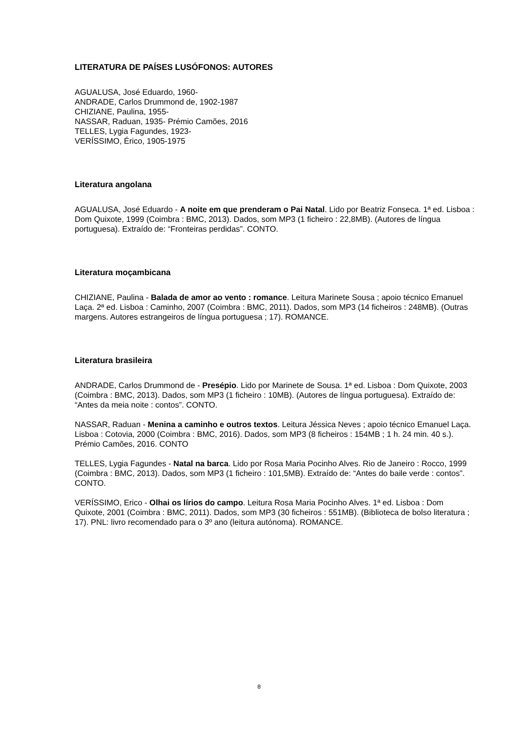LITERATURA DE PAÍSES LUSÓFONOS: AUTORES
AGUALUSA, José Eduardo, 1960-
ANDRADE, Carlos Drummond de, 1902-1987
CHIZIANE, Paulina, 1955-
NASSAR, Raduan, 1935- Prémio Camões, 2016
TELLES, Lygia Fagundes, 1923-
VERÍSSIMO, Érico, 1905-1975
Literatura angolana
AGUALUSA, José Eduardo - A noite em que prenderam o Pai Natal. Lido por Beatriz Fonseca. 1ª ed. Lisboa : Dom Quixote, 1999 (Coimbra : BMC, 2013). Dados, som MP3 (1 ficheiro : 22,8MB). (Autores de língua portuguesa). Extraído de: “Fronteiras perdidas”. CONTO.
Literatura moçambicana
CHIZIANE, Paulina - Balada de amor ao vento : romance. Leitura Marinete Sousa ; apoio técnico Emanuel Laça. 2ª ed. Lisboa : Caminho, 2007 (Coimbra : BMC, 2011). Dados, som MP3 (14 ficheiros : 248MB). (Outras margens. Autores estrangeiros de língua portuguesa ; 17). ROMANCE.
Literatura brasileira
ANDRADE, Carlos Drummond de - Presépio. Lido por Marinete de Sousa. 1ª ed. Lisboa : Dom Quixote, 2003 (Coimbra : BMC, 2013). Dados, som MP3 (1 ficheiro : 10MB). (Autores de língua portuguesa). Extraído de: “Antes da meia noite : contos”. CONTO.
NASSAR, Raduan - Menina a caminho e outros textos. Leitura Jéssica Neves ; apoio técnico Emanuel Laça. Lisboa : Cotovia, 2000 (Coimbra : BMC, 2016). Dados, som MP3 (8 ficheiros : 154MB ; 1 h. 24 min. 40 s.). Prémio Camões, 2016. CONTO
TELLES, Lygia Fagundes - Natal na barca. Lido por Rosa Maria Pocinho Alves. Rio de Janeiro : Rocco, 1999 (Coimbra : BMC, 2013). Dados, som MP3 (1 ficheiro : 101,5MB). Extraído de: “Antes do baile verde : contos”. CONTO.
VERÍSSIMO, Erico - Olhai os lírios do campo. Leitura Rosa Maria Pocinho Alves. 1ª ed. Lisboa : Dom Quixote, 2001 (Coimbra : BMC, 2011). Dados, som MP3 (30 ficheiros : 551MB). (Biblioteca de bolso literatura ; 17). PNL: livro recomendado para o 3º ano (leitura autónoma). ROMANCE.
8